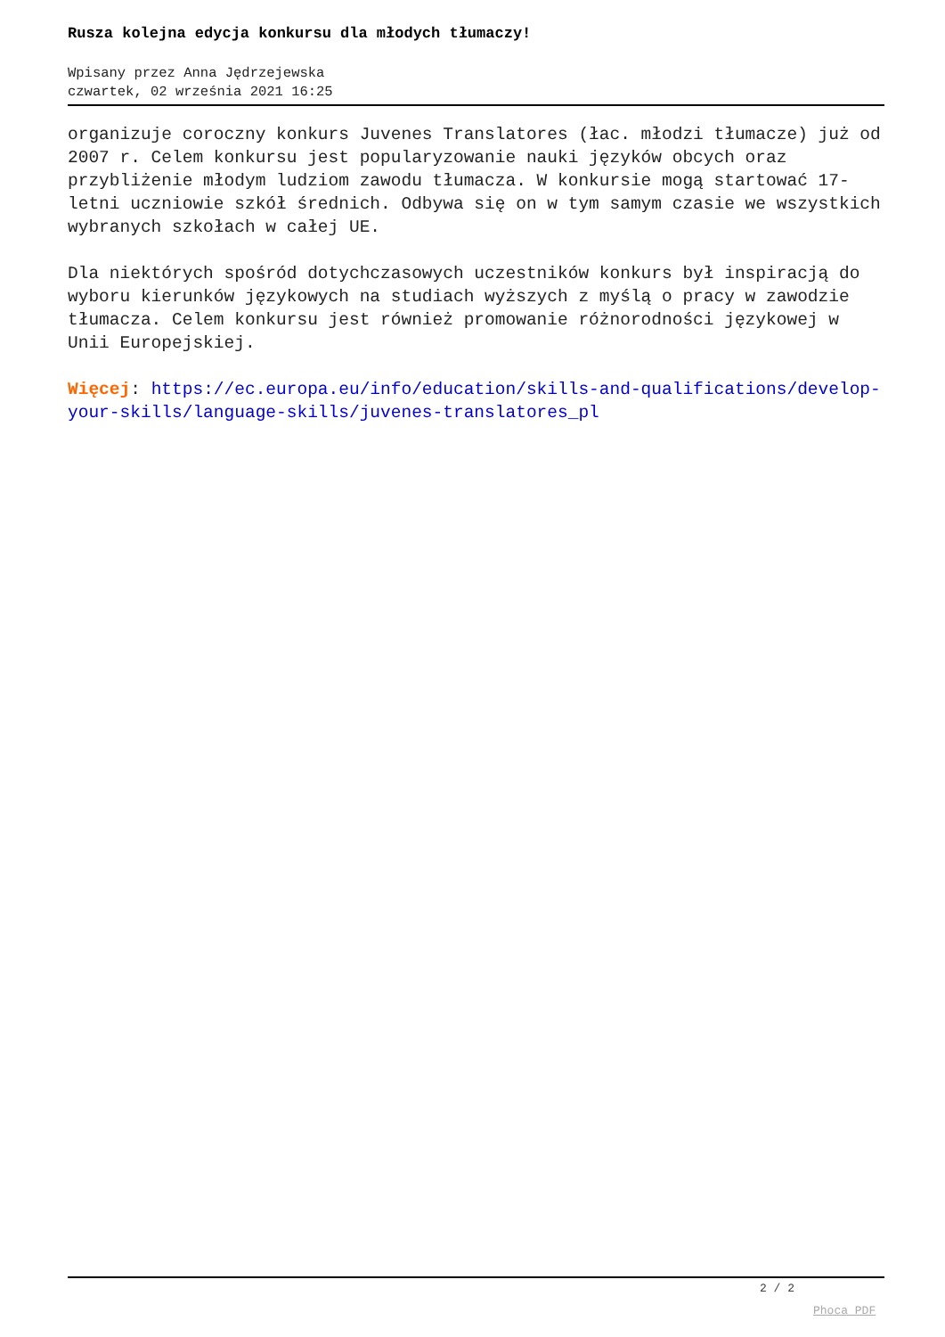Rusza kolejna edycja konkursu dla młodych tłumaczy!
Wpisany przez Anna Jędrzejewska
czwartek, 02 września 2021 16:25
organizuje coroczny konkurs Juvenes Translatores (łac. młodzi tłumacze) już od 2007 r. Celem konkursu jest popularyzowanie nauki języków obcych oraz przybliżenie młodym ludziom zawodu tłumacza. W konkursie mogą startować 17-letni uczniowie szkół średnich. Odbywa się on w tym samym czasie we wszystkich wybranych szkołach w całej UE.
Dla niektórych spośród dotychczasowych uczestników konkurs był inspiracją do wyboru kierunków językowych na studiach wyższych z myślą o pracy w zawodzie tłumacza. Celem konkursu jest również promowanie różnorodności językowej w Unii Europejskiej.
Więcej: https://ec.europa.eu/info/education/skills-and-qualifications/develop-your-skills/language-skills/juvenes-translatores_pl
2 / 2
Phoca PDF